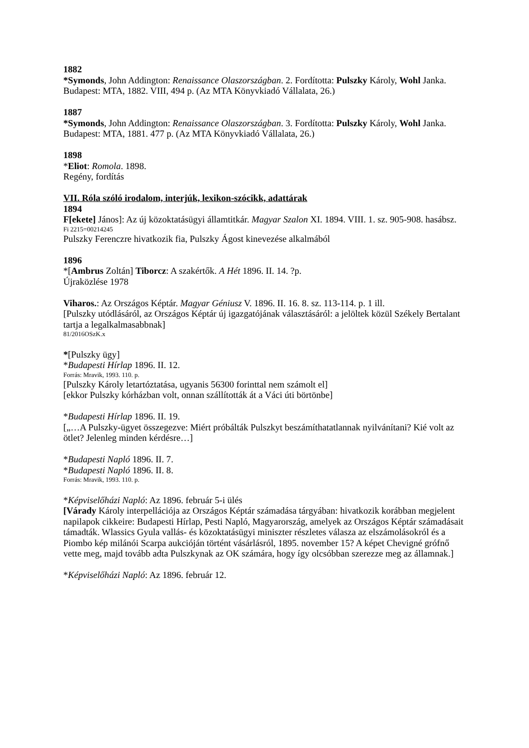1882
*Symonds, John Addington: Renaissance Olaszországban. 2. Fordította: Pulszky Károly, Wohl Janka. Budapest: MTA, 1882. VIII, 494 p. (Az MTA Könyvkiadó Vállalata, 26.)
1887
*Symonds, John Addington: Renaissance Olaszországban. 3. Fordította: Pulszky Károly, Wohl Janka. Budapest: MTA, 1881. 477 p. (Az MTA Könyvkiadó Vállalata, 26.)
1898
*Eliot: Romola. 1898.
Regény, fordítás
VII. Róla szóló irodalom, interjúk, lexikon-szócikk, adattárak
1894
F[ekete] János]: Az új közoktatásügyi államtitkár. Magyar Szalon XI. 1894. VIII. 1. sz. 905-908. hasábsz.
Fi 2215=00214245
Pulszky Ferenczre hivatkozik fia, Pulszky Ágost kinevezése alkalmából
1896
*[Ambrus Zoltán] Tiborcz: A szakértők. A Hét 1896. II. 14. ?p.
Újraközlése 1978
Viharos.: Az Országos Képtár. Magyar Géniusz V. 1896. II. 16. 8. sz. 113-114. p. 1 ill.
[Pulszky utódlásáról, az Országos Képtár új igazgatójának választásáról: a jelöltek közül Székely Bertalant tartja a legalkalmasabbnak]
81/2016OSzK.x
*[Pulszky ügy]
*Budapesti Hírlap 1896. II. 12.
Forrás: Mravik, 1993. 110. p.
[Pulszky Károly letartóztatása, ugyanis 56300 forinttal nem számolt el]
[ekkor Pulszky kórházban volt, onnan szállították át a Váci úti börtönbe]
*Budapesti Hírlap 1896. II. 19.
[„…A Pulszky-ügyet összegezve: Miért próbálták Pulszkyt beszámíthatatlannak nyilvánítani? Kié volt az ötlet? Jelenleg minden kérdésre…]
*Budapesti Napló 1896. II. 7.
*Budapesti Napló 1896. II. 8.
Forrás: Mravik, 1993. 110. p.
*Képviselőházi Napló: Az 1896. február 5-i ülés
[Várady Károly interpellációja az Országos Képtár számadása tárgyában: hivatkozik korábban megjelent napilapok cikkeire: Budapesti Hírlap, Pesti Napló, Magyarország, amelyek az Országos Képtár számadásait támadták. Wlassics Gyula vallás- és közoktatásügyi miniszter részletes válasza az elszámolásokról és a Piombo kép milánói Scarpa aukcióján történt vásárlásról, 1895. november 15? A képet Chevigné grófnő vette meg, majd tovább adta Pulszkynak az OK számára, hogy így olcsóbban szerezze meg az államnak.]
*Képviselőházi Napló: Az 1896. február 12.